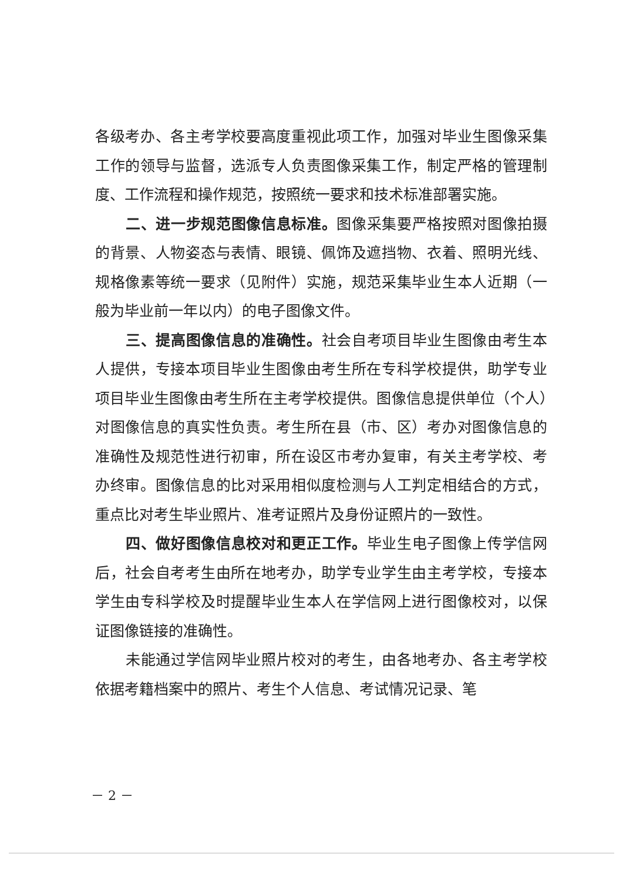各级考办、各主考学校要高度重视此项工作，加强对毕业生图像采集工作的领导与监督，选派专人负责图像采集工作，制定严格的管理制度、工作流程和操作规范，按照统一要求和技术标准部署实施。
二、进一步规范图像信息标准。图像采集要严格按照对图像拍摄的背景、人物姿态与表情、眼镜、佩饰及遮挡物、衣着、照明光线、规格像素等统一要求（见附件）实施，规范采集毕业生本人近期（一般为毕业前一年以内）的电子图像文件。
三、提高图像信息的准确性。社会自考项目毕业生图像由考生本人提供，专接本项目毕业生图像由考生所在专科学校提供，助学专业项目毕业生图像由考生所在主考学校提供。图像信息提供单位（个人）对图像信息的真实性负责。考生所在县（市、区）考办对图像信息的准确性及规范性进行初审，所在设区市考办复审，有关主考学校、考办终审。图像信息的比对采用相似度检测与人工判定相结合的方式，重点比对考生毕业照片、准考证照片及身份证照片的一致性。
四、做好图像信息校对和更正工作。毕业生电子图像上传学信网后，社会自考考生由所在地考办，助学专业学生由主考学校，专接本学生由专科学校及时提醒毕业生本人在学信网上进行图像校对，以保证图像链接的准确性。
未能通过学信网毕业照片校对的考生，由各地考办、各主考学校依据考籍档案中的照片、考生个人信息、考试情况记录、笔
－ 2 －